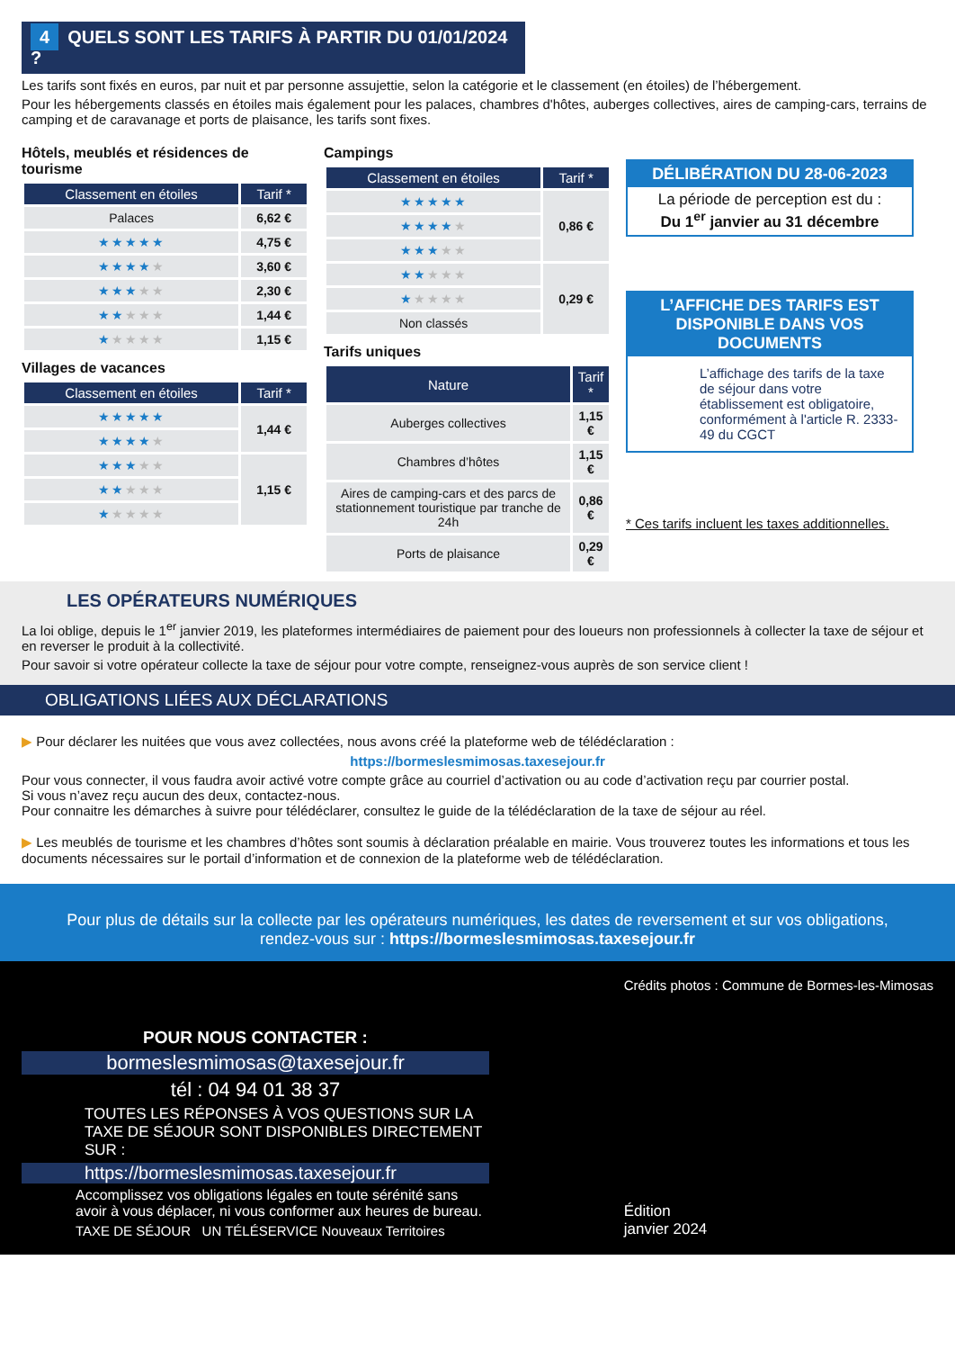4 QUELS SONT LES TARIFS À PARTIR DU 01/01/2024 ?
Les tarifs sont fixés en euros, par nuit et par personne assujettie, selon la catégorie et le classement (en étoiles) de l’hébergement.
Pour les hébergements classés en étoiles mais également pour les palaces, chambres d'hôtes, auberges collectives, aires de camping-cars, terrains de camping et de caravanage et ports de plaisance, les tarifs sont fixes.
Hôtels, meublés et résidences de tourisme
| Classement en étoiles | Tarif * |
| --- | --- |
| Palaces | 6,62 € |
| ★★★★★ | 4,75 € |
| ★★★★ ★ | 3,60 € |
| ★★★ ★★ | 2,30 € |
| ★★ ★★★ | 1,44 € |
| ★ ★★★★ | 1,15 € |
Villages de vacances
| Classement en étoiles | Tarif * |
| --- | --- |
| ★★★★★ | 1,44 € |
| ★★★★ ★ | |
| ★★★ ★★ | 1,15 € |
| ★★ ★★★ | |
| ★ ★★★★ | |
Campings
| Classement en étoiles | Tarif * |
| --- | --- |
| ★★★★★ | 0,86 € |
| ★★★★ ★ | |
| ★★★ ★★ | |
| ★★ ★★★ | 0,29 € |
| ★ ★★★★ | |
| Non classés | |
Tarifs uniques
| Nature | Tarif * |
| --- | --- |
| Auberges collectives | 1,15 € |
| Chambres d’hôtes | 1,15 € |
| Aires de camping-cars et des parcs de stationnement touristique par tranche de 24h | 0,86 € |
| Ports de plaisance | 0,29 € |
DÉLIBÉRATION DU 28-06-2023
La période de perception est du :
Du 1<sup>er</sup> janvier au 31 décembre
L’AFFICHE DES TARIFS EST DISPONIBLE DANS VOS DOCUMENTS
L’affichage des tarifs de la taxe de séjour dans votre établissement est obligatoire, conformément à l'article R. 2333-49 du CGCT
* Ces tarifs incluent les taxes additionnelles.
LES OPÉRATEURS NUMÉRIQUES
La loi oblige, depuis le 1<sup>er</sup> janvier 2019, les plateformes intermédiaires de paiement pour des loueurs non professionnels à collecter la taxe de séjour et en reverser le produit à la collectivité.
Pour savoir si votre opérateur collecte la taxe de séjour pour votre compte, renseignez-vous auprès de son service client !
OBLIGATIONS LIÉES AUX DÉCLARATIONS
▶ Pour déclarer les nuitées que vous avez collectées, nous avons créé la plateforme web de télédéclaration :
https://bormeslesmimosas.taxesejour.fr
Pour vous connecter, il vous faudra avoir activé votre compte grâce au courriel d’activation ou au code d’activation reçu par courrier postal.
Si vous n’avez reçu aucun des deux, contactez-nous.
Pour connaitre les démarches à suivre pour télédéclarer, consultez le guide de la télédéclaration de la taxe de séjour au réel.
▶ Les meublés de tourisme et les chambres d’hôtes sont soumis à déclaration préalable en mairie. Vous trouverez toutes les informations et tous les documents nécessaires sur le portail d’information et de connexion de la plateforme web de télédéclaration.
Pour plus de détails sur la collecte par les opérateurs numériques, les dates de reversement et sur vos obligations,
rendez-vous sur : https://bormeslesmimosas.taxesejour.fr
POUR NOUS CONTACTER :
bormeslesmimosas@taxesejour.fr
tél : 04 94 01 38 37
TOUTES LES RÉPONSES À VOS QUESTIONS SUR LA TAXE DE SÉJOUR SONT DISPONIBLES DIRECTEMENT SUR :
https://bormeslesmimosas.taxesejour.fr
Accomplissez vos obligations légales en toute sérénité sans avoir à vous déplacer, ni vous conformer aux heures de bureau.
TAXE DE SÉJOUR UN TÉLÉSERVICE Nouveaux Territoires
Crédits photos : Commune de Bormes-les-Mimosas
Édition
janvier 2024